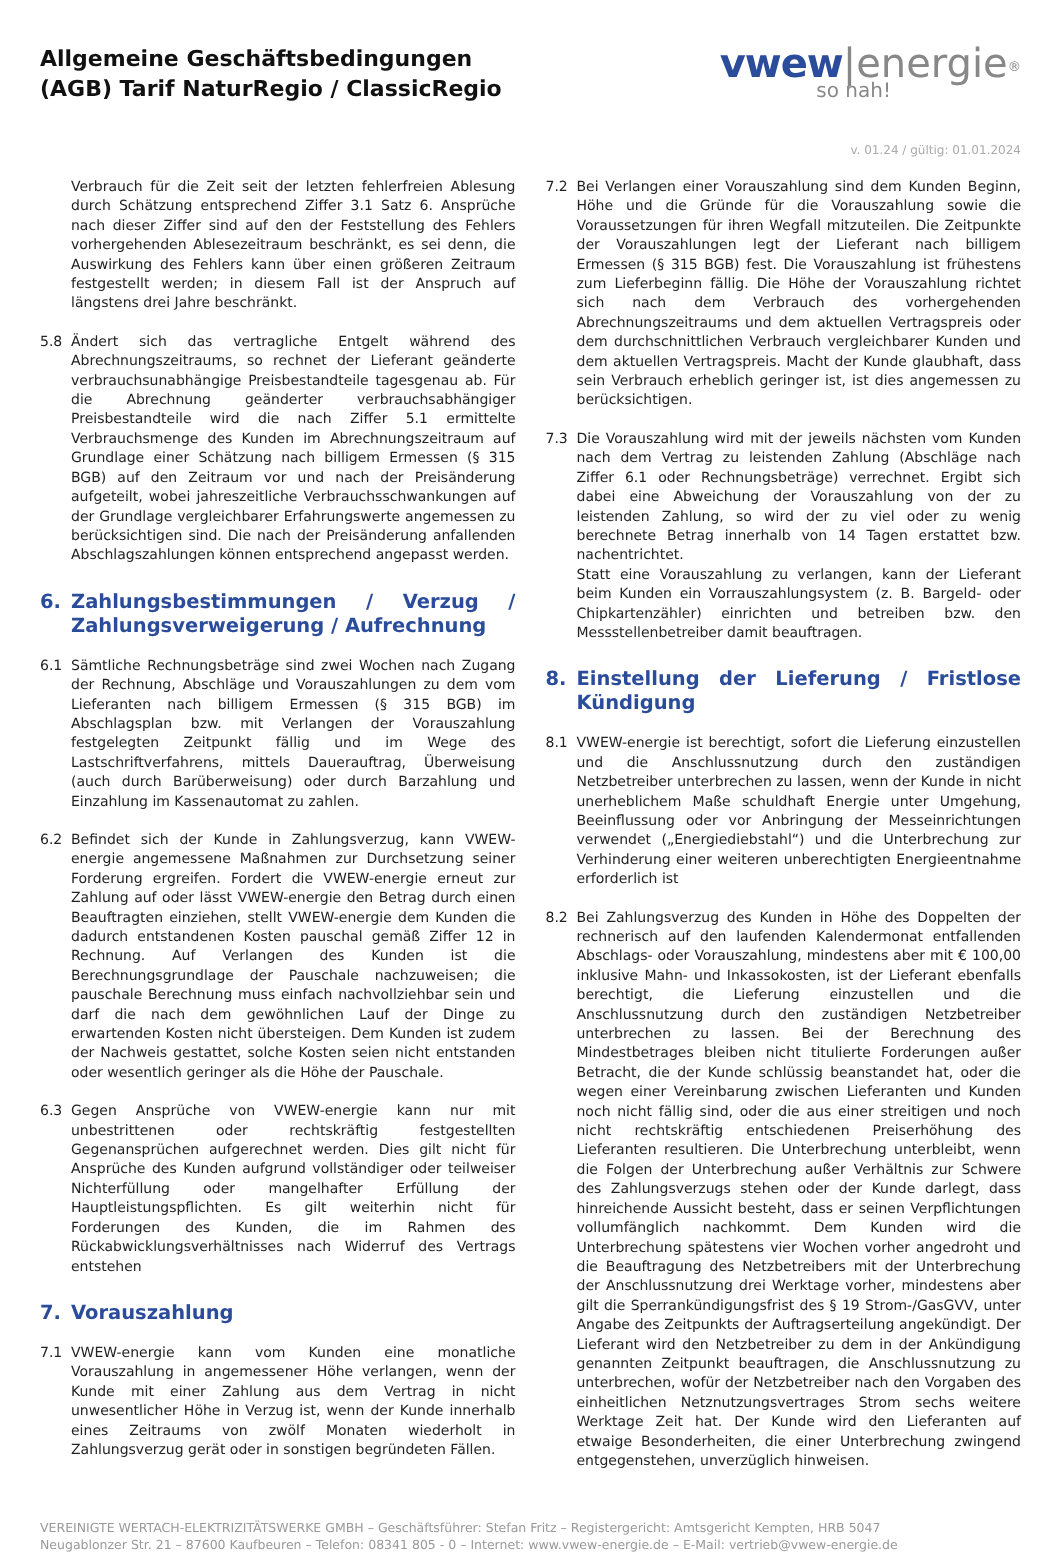Allgemeine Geschäftsbedingungen
(AGB) Tarif NaturRegio / ClassicRegio
vwew|energie<sup>®</sup>
so nah!
v. 01.24 / gültig: 01.01.2024
Verbrauch für die Zeit seit der letzten fehlerfreien Ablesung durch Schätzung entsprechend Ziffer 3.1 Satz 6. Ansprüche nach dieser Ziffer sind auf den der Feststellung des Fehlers vorhergehenden Ablesezeitraum beschränkt, es sei denn, die Auswirkung des Fehlers kann über einen größeren Zeitraum festgestellt werden; in diesem Fall ist der Anspruch auf längstens drei Jahre beschränkt.
5.8 Ändert sich das vertragliche Entgelt während des Abrechnungszeitraums, so rechnet der Lieferant geänderte verbrauchsunabhängige Preisbestandteile tagesgenau ab. Für die Abrechnung geänderter verbrauchsabhängiger Preisbestandteile wird die nach Ziffer 5.1 ermittelte Verbrauchsmenge des Kunden im Abrechnungszeitraum auf Grundlage einer Schätzung nach billigem Ermessen (§ 315 BGB) auf den Zeitraum vor und nach der Preisänderung aufgeteilt, wobei jahreszeitliche Verbrauchsschwankungen auf der Grundlage vergleichbarer Erfahrungswerte angemessen zu berücksichtigen sind. Die nach der Preisänderung anfallenden Abschlagszahlungen können entsprechend angepasst werden.
6. Zahlungsbestimmungen / Verzug / Zahlungsverweigerung / Aufrechnung
6.1 Sämtliche Rechnungsbeträge sind zwei Wochen nach Zugang der Rechnung, Abschläge und Vorauszahlungen zu dem vom Lieferanten nach billigem Ermessen (§ 315 BGB) im Abschlagsplan bzw. mit Verlangen der Vorauszahlung festgelegten Zeitpunkt fällig und im Wege des Lastschriftverfahrens, mittels Dauerauftrag, Überweisung (auch durch Barüberweisung) oder durch Barzahlung und Einzahlung im Kassenautomat zu zahlen.
6.2 Befindet sich der Kunde in Zahlungsverzug, kann VWEW-energie angemessene Maßnahmen zur Durchsetzung seiner Forderung ergreifen. Fordert die VWEW-energie erneut zur Zahlung auf oder lässt VWEW-energie den Betrag durch einen Beauftragten einziehen, stellt VWEW-energie dem Kunden die dadurch entstandenen Kosten pauschal gemäß Ziffer 12 in Rechnung. Auf Verlangen des Kunden ist die Berechnungsgrundlage der Pauschale nachzuweisen; die pauschale Berechnung muss einfach nachvollziehbar sein und darf die nach dem gewöhnlichen Lauf der Dinge zu erwartenden Kosten nicht übersteigen. Dem Kunden ist zudem der Nachweis gestattet, solche Kosten seien nicht entstanden oder wesentlich geringer als die Höhe der Pauschale.
6.3 Gegen Ansprüche von VWEW-energie kann nur mit unbestrittenen oder rechtskräftig festgestellten Gegenansprüchen aufgerechnet werden. Dies gilt nicht für Ansprüche des Kunden aufgrund vollständiger oder teilweiser Nichterfüllung oder mangelhafter Erfüllung der Hauptleistungspflichten. Es gilt weiterhin nicht für Forderungen des Kunden, die im Rahmen des Rückabwicklungsverhältnisses nach Widerruf des Vertrags entstehen
7. Vorauszahlung
7.1 VWEW-energie kann vom Kunden eine monatliche Vorauszahlung in angemessener Höhe verlangen, wenn der Kunde mit einer Zahlung aus dem Vertrag in nicht unwesentlicher Höhe in Verzug ist, wenn der Kunde innerhalb eines Zeitraums von zwölf Monaten wiederholt in Zahlungsverzug gerät oder in sonstigen begründeten Fällen.
7.2 Bei Verlangen einer Vorauszahlung sind dem Kunden Beginn, Höhe und die Gründe für die Vorauszahlung sowie die Voraussetzungen für ihren Wegfall mitzuteilen. Die Zeitpunkte der Vorauszahlungen legt der Lieferant nach billigem Ermessen (§ 315 BGB) fest. Die Vorauszahlung ist frühestens zum Lieferbeginn fällig. Die Höhe der Vorauszahlung richtet sich nach dem Verbrauch des vorhergehenden Abrechnungszeitraums und dem aktuellen Vertragspreis oder dem durchschnittlichen Verbrauch vergleichbarer Kunden und dem aktuellen Vertragspreis. Macht der Kunde glaubhaft, dass sein Verbrauch erheblich geringer ist, ist dies angemessen zu berücksichtigen.
7.3 Die Vorauszahlung wird mit der jeweils nächsten vom Kunden nach dem Vertrag zu leistenden Zahlung (Abschläge nach Ziffer 6.1 oder Rechnungsbeträge) verrechnet. Ergibt sich dabei eine Abweichung der Vorauszahlung von der zu leistenden Zahlung, so wird der zu viel oder zu wenig berechnete Betrag innerhalb von 14 Tagen erstattet bzw. nachentrichtet.
Statt eine Vorauszahlung zu verlangen, kann der Lieferant beim Kunden ein Vorrauszahlungsystem (z. B. Bargeld- oder Chipkartenzähler) einrichten und betreiben bzw. den Messstellenbetreiber damit beauftragen.
8. Einstellung der Lieferung / Fristlose Kündigung
8.1 VWEW-energie ist berechtigt, sofort die Lieferung einzustellen und die Anschlussnutzung durch den zuständigen Netzbetreiber unterbrechen zu lassen, wenn der Kunde in nicht unerheblichem Maße schuldhaft Energie unter Umgehung, Beeinflussung oder vor Anbringung der Messeinrichtungen verwendet („Energiediebstahl“) und die Unterbrechung zur Verhinderung einer weiteren unberechtigten Energieentnahme erforderlich ist
8.2 Bei Zahlungsverzug des Kunden in Höhe des Doppelten der rechnerisch auf den laufenden Kalendermonat entfallenden Abschlags- oder Vorauszahlung, mindestens aber mit € 100,00 inklusive Mahn- und Inkassokosten, ist der Lieferant ebenfalls berechtigt, die Lieferung einzustellen und die Anschlussnutzung durch den zuständigen Netzbetreiber unterbrechen zu lassen. Bei der Berechnung des Mindestbetrages bleiben nicht titulierte Forderungen außer Betracht, die der Kunde schlüssig beanstandet hat, oder die wegen einer Vereinbarung zwischen Lieferanten und Kunden noch nicht fällig sind, oder die aus einer streitigen und noch nicht rechtskräftig entschiedenen Preiserhöhung des Lieferanten resultieren. Die Unterbrechung unterbleibt, wenn die Folgen der Unterbrechung außer Verhältnis zur Schwere des Zahlungsverzugs stehen oder der Kunde darlegt, dass hinreichende Aussicht besteht, dass er seinen Verpflichtungen vollumfänglich nachkommt. Dem Kunden wird die Unterbrechung spätestens vier Wochen vorher angedroht und die Beauftragung des Netzbetreibers mit der Unterbrechung der Anschlussnutzung drei Werktage vorher, mindestens aber gilt die Sperrankündigungsfrist des § 19 Strom-/GasGVV, unter Angabe des Zeitpunkts der Auftragserteilung angekündigt. Der Lieferant wird den Netzbetreiber zu dem in der Ankündigung genannten Zeitpunkt beauftragen, die Anschlussnutzung zu unterbrechen, wofür der Netzbetreiber nach den Vorgaben des einheitlichen Netznutzungsvertrages Strom sechs weitere Werktage Zeit hat. Der Kunde wird den Lieferanten auf etwaige Besonderheiten, die einer Unterbrechung zwingend entgegenstehen, unverzüglich hinweisen.
VEREINIGTE WERTACH-ELEKTRIZITÄTSWERKE GMBH – Geschäftsführer: Stefan Fritz – Registergericht: Amtsgericht Kempten, HRB 5047
Neugablonzer Str. 21 – 87600 Kaufbeuren – Telefon: 08341 805 - 0 – Internet: www.vwew-energie.de – E-Mail: vertrieb@vwew-energie.de